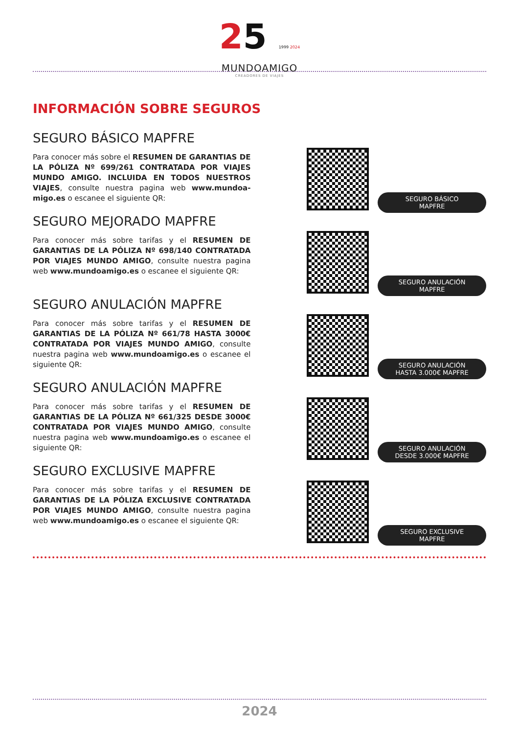25 1999 2024
MUNDOAMIGO
CREADORES DE VIAJES
INFORMACIÓN SOBRE SEGUROS
SEGURO BÁSICO MAPFRE
Para conocer más sobre el RESUMEN DE GARANTIAS DE LA PÓLIZA Nº 699/261 CONTRATADA POR VIAJES MUNDO AMIGO. INCLUIDA EN TODOS NUESTROS VIAJES, consulte nuestra pagina web www.mundoa-migo.es o escanee el siguiente QR:
SEGURO BÁSICO
MAPFRE
SEGURO MEJORADO MAPFRE
Para conocer más sobre tarifas y el RESUMEN DE GARANTIAS DE LA PÓLIZA Nº 698/140 CONTRATADA POR VIAJES MUNDO AMIGO, consulte nuestra pagina web www.mundoamigo.es o escanee el siguiente QR:
SEGURO ANULACIÓN
MAPFRE
SEGURO ANULACIÓN MAPFRE
Para conocer más sobre tarifas y el RESUMEN DE GARANTIAS DE LA PÓLIZA Nº 661/78 HASTA 3000€ CONTRATADA POR VIAJES MUNDO AMIGO, consulte nuestra pagina web www.mundoamigo.es o escanee el siguiente QR:
SEGURO ANULACIÓN
HASTA 3.000€ MAPFRE
SEGURO ANULACIÓN MAPFRE
Para conocer más sobre tarifas y el RESUMEN DE GARANTIAS DE LA PÓLIZA Nº 661/325 DESDE 3000€ CONTRATADA POR VIAJES MUNDO AMIGO, consulte nuestra pagina web www.mundoamigo.es o escanee el siguiente QR:
SEGURO ANULACIÓN
DESDE 3.000€ MAPFRE
SEGURO EXCLUSIVE MAPFRE
Para conocer más sobre tarifas y el RESUMEN DE GARANTIAS DE LA PÓLIZA EXCLUSIVE CONTRATADA POR VIAJES MUNDO AMIGO, consulte nuestra pagina web www.mundoamigo.es o escanee el siguiente QR:
SEGURO EXCLUSIVE
MAPFRE
2024